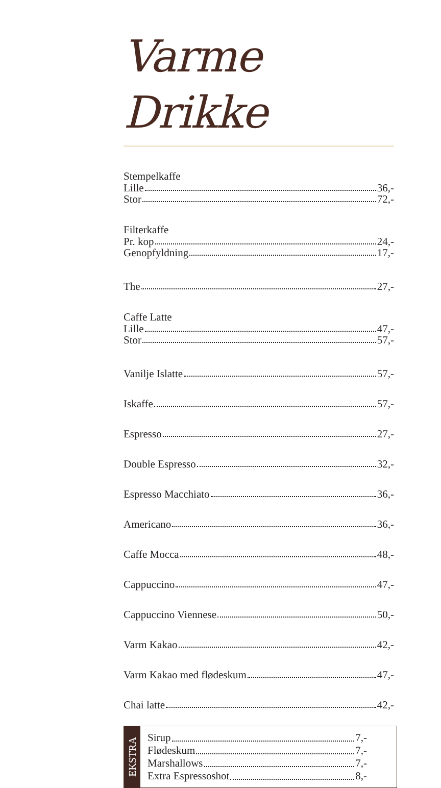Varme Drikke
Stempelkaffe
Lille 36,-
Stor 72,-
Filterkaffe
Pr. kop 24,-
Genopfyldning 17,-
The 27,-
Caffe Latte
Lille 47,-
Stor 57,-
Vanilje Islatte 57,-
Iskaffe 57,-
Espresso 27,-
Double Espresso 32,-
Espresso Macchiato 36,-
Americano 36,-
Caffe Mocca 48,-
Cappuccino 47,-
Cappuccino Viennese 50,-
Varm Kakao 42,-
Varm Kakao med flødeskum 47,-
Chai latte 42,-
EKSTRA
Sirup 7,-
Flødeskum 7,-
Marshallows 7,-
Extra Espressoshot 8,-